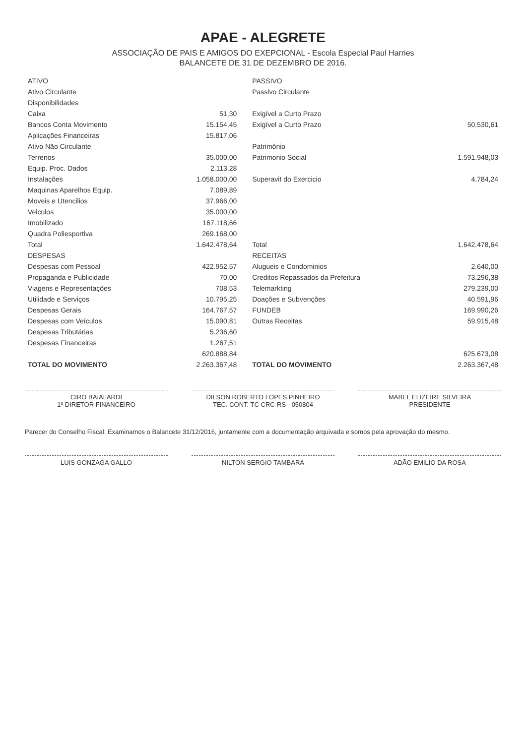APAE - ALEGRETE
ASSOCIAÇÃO DE PAIS E AMIGOS DO EXEPCIONAL - Escola Especial Paul Harries
BALANCETE DE 31 DE DEZEMBRO DE 2016.
| ATIVO | | | PASSIVO | |
| --- | --- | --- | --- | --- |
| Ativo Circulante | | | Passivo Circulante | |
| Disponibilidades | | | | |
| Caixa | 51,30 | | Exigível a Curto Prazo | |
| Bancos Conta Movimento | 15.154,45 | | Exigível a Curto Prazo | 50.530,61 |
| Aplicações Financeiras | 15.817,06 | | | |
| Ativo Não Circulante | | | Patrimônio | |
| Terrenos | 35.000,00 | | Patrimonio Social | 1.591.948,03 |
| Equip. Proc. Dados | 2.113,28 | | | |
| Instalações | 1.058.000,00 | | Superavit do Exercicio | 4.784,24 |
| Maquinas Aparelhos Equip. | 7.089,89 | | | |
| Moveis e Utencilios | 37.966,00 | | | |
| Veiculos | 35.000,00 | | | |
| Imobilizado | 167.118,66 | | | |
| Quadra Poliesportiva | 269.168,00 | | | |
| Total | 1.642.478,64 | | Total | 1.642.478,64 |
| DESPESAS | | | RECEITAS | |
| Despesas com Pessoal | 422.952,57 | | Alugueis e Condominios | 2.640,00 |
| Propaganda e Publicidade | 70,00 | | Creditos Repassados da Prefeitura | 73.296,38 |
| Viagens e Representações | 708,53 | | Telemarkting | 279.239,00 |
| Utilidade e Serviços | 10.795,25 | | Doações e Subvenções | 40.591,96 |
| Despesas Gerais | 164.767,57 | | FUNDEB | 169.990,26 |
| Despesas com Veículos | 15.090,81 | | Outras Receitas | 59.915,48 |
| Despesas Tributárias | 5.236,60 | | | |
| Despesas Financeiras | 1.267,51 | | | |
| | 620.888,84 | | | 625.673,08 |
| TOTAL DO MOVIMENTO | 2.263.367,48 | | TOTAL DO MOVIMENTO | 2.263.367,48 |
CIRO BAIALARDI
1º DIRETOR FINANCEIRO
DILSON ROBERTO LOPES PINHEIRO
TEC. CONT. TC CRC-RS - 050804
MABEL ELIZEIRE SILVEIRA
PRESIDENTE
Parecer do Conselho Fiscal: Examinamos o Balancete 31/12/2016, juntamente com a documentação arquivada e somos pela aprovação do mesmo.
LUIS GONZAGA GALLO NILTON SERGIO TAMBARA ADÃO EMILIO DA ROSA